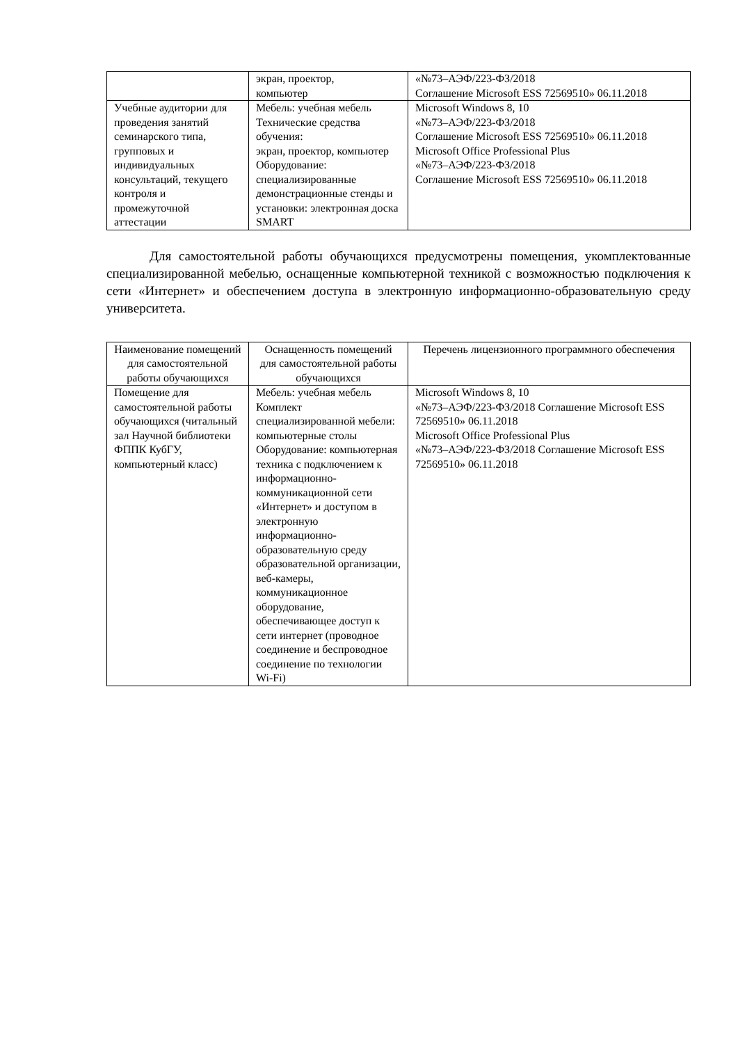| | экран, проектор, компьютер | «№73–АЭФ/223-ФЗ/2018 Соглашение Microsoft ESS 72569510» 06.11.2018 |
| Учебные аудитории для проведения занятий семинарского типа, групповых и индивидуальных консультаций, текущего контроля и промежуточной аттестации | Мебель: учебная мебель Технические средства обучения: экран, проектор, компьютер Оборудование: специализированные демонстрационные стенды и установки: электронная доска SMART | Microsoft Windows 8, 10 «№73–АЭФ/223-ФЗ/2018 Соглашение Microsoft ESS 72569510» 06.11.2018 Microsoft Office Professional Plus «№73–АЭФ/223-ФЗ/2018 Соглашение Microsoft ESS 72569510» 06.11.2018 |
Для самостоятельной работы обучающихся предусмотрены помещения, укомплектованные специализированной мебелью, оснащенные компьютерной техникой с возможностью подключения к сети «Интернет» и обеспечением доступа в электронную информационно-образовательную среду университета.
| Наименование помещений для самостоятельной работы обучающихся | Оснащенность помещений для самостоятельной работы обучающихся | Перечень лицензионного программного обеспечения |
| --- | --- | --- |
| Помещение для самостоятельной работы обучающихся (читальный зал Научной библиотеки ФППК КубГУ, компьютерный класс) | Мебель: учебная мебель Комплект специализированной мебели: компьютерные столы Оборудование: компьютерная техника с подключением к информационно-коммуникационной сети «Интернет» и доступом в электронную информационно-образовательную среду образовательной организации, веб-камеры, коммуникационное оборудование, обеспечивающее доступ к сети интернет (проводное соединение и беспроводное соединение по технологии Wi-Fi) | Microsoft Windows 8, 10 «№73–АЭФ/223-ФЗ/2018 Соглашение Microsoft ESS 72569510» 06.11.2018 Microsoft Office Professional Plus «№73–АЭФ/223-ФЗ/2018 Соглашение Microsoft ESS 72569510» 06.11.2018 |